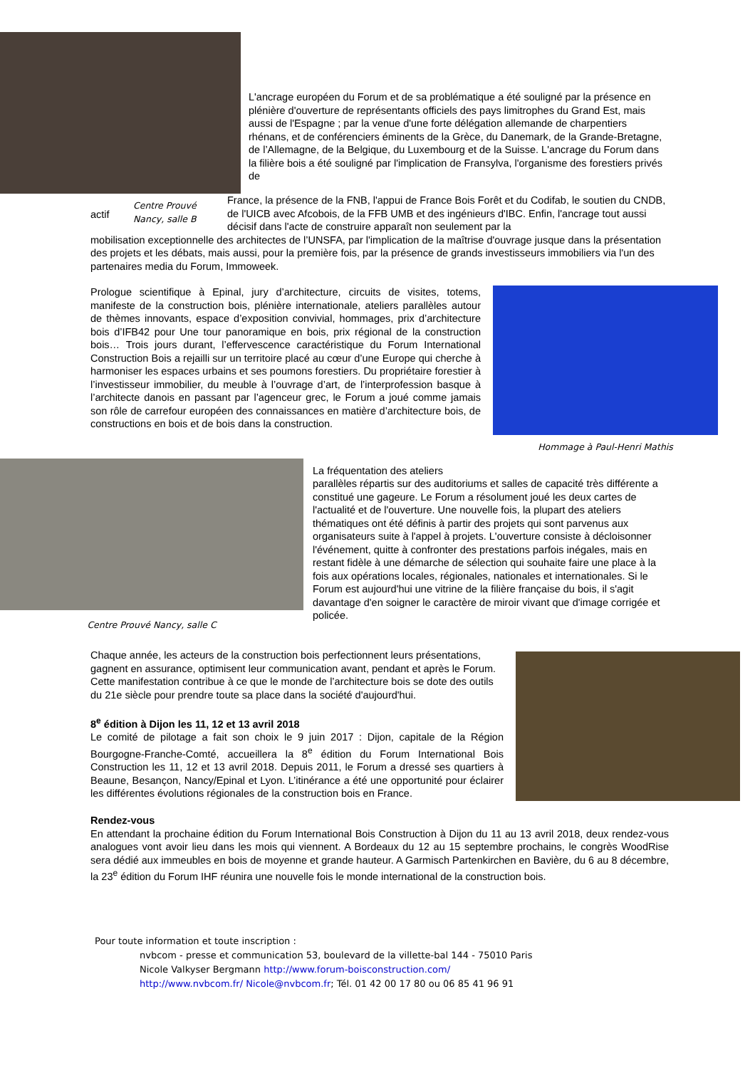L'ancrage européen du Forum et de sa problématique a été souligné par la présence en plénière d'ouverture de représentants officiels des pays limitrophes du Grand Est, mais aussi de l'Espagne ; par la venue d'une forte délégation allemande de charpentiers rhénans, et de conférenciers éminents de la Grèce, du Danemark, de la Grande-Bretagne, de l’Allemagne, de la Belgique, du Luxembourg et de la Suisse. L'ancrage du Forum dans la filière bois a été souligné par l'implication de Fransylva, l'organisme des forestiers privés de
actif Centre Prouvé Nancy, salle B
France, la présence de la FNB, l'appui de France Bois Forêt et du Codifab, le soutien du CNDB, de l'UICB avec Afcobois, de la FFB UMB et des ingénieurs d'IBC. Enfin, l'ancrage tout aussi décisif dans l'acte de construire apparaît non seulement par la
mobilisation exceptionnelle des architectes de l’UNSFA, par l'implication de la maîtrise d'ouvrage jusque dans la présentation des projets et les débats, mais aussi, pour la première fois, par la présence de grands investisseurs immobiliers via l'un des partenaires media du Forum, Immoweek.
Prologue scientifique à Epinal, jury d’architecture, circuits de visites, totems, manifeste de la construction bois, plénière internationale, ateliers parallèles autour de thèmes innovants, espace d’exposition convivial, hommages, prix d’architecture bois d’IFB42 pour Une tour panoramique en bois, prix régional de la construction bois… Trois jours durant, l’effervescence caractéristique du Forum International Construction Bois a rejailli sur un territoire placé au cœur d’une Europe qui cherche à harmoniser les espaces urbains et ses poumons forestiers. Du propriétaire forestier à l’investisseur immobilier, du meuble à l’ouvrage d’art, de l’interprofession basque à l’architecte danois en passant par l’agenceur grec, le Forum a joué comme jamais son rôle de carrefour européen des connaissances en matière d’architecture bois, de constructions en bois et de bois dans la construction.
Hommage à Paul-Henri Mathis
Centre Prouvé Nancy, salle C
La fréquentation des ateliers
parallèles répartis sur des auditoriums et salles de capacité très différente a constitué une gageure. Le Forum a résolument joué les deux cartes de l'actualité et de l'ouverture. Une nouvelle fois, la plupart des ateliers thématiques ont été définis à partir des projets qui sont parvenus aux organisateurs suite à l'appel à projets. L'ouverture consiste à décloisonner l'événement, quitte à confronter des prestations parfois inégales, mais en restant fidèle à une démarche de sélection qui souhaite faire une place à la fois aux opérations locales, régionales, nationales et internationales. Si le Forum est aujourd'hui une vitrine de la filière française du bois, il s'agit davantage d'en soigner le caractère de miroir vivant que d'image corrigée et policée.
Chaque année, les acteurs de la construction bois perfectionnent leurs présentations, gagnent en assurance, optimisent leur communication avant, pendant et après le Forum. Cette manifestation contribue à ce que le monde de l’architecture bois se dote des outils du 21e siècle pour prendre toute sa place dans la société d'aujourd'hui.
8<sup>e</sup> édition à Dijon les 11, 12 et 13 avril 2018
Le comité de pilotage a fait son choix le 9 juin 2017 : Dijon, capitale de la Région Bourgogne-Franche-Comté, accueillera la 8<sup>e</sup> édition du Forum International Bois Construction les 11, 12 et 13 avril 2018. Depuis 2011, le Forum a dressé ses quartiers à Beaune, Besançon, Nancy/Epinal et Lyon. L’itinérance a été une opportunité pour éclairer les différentes évolutions régionales de la construction bois en France.
Rendez-vous
En attendant la prochaine édition du Forum International Bois Construction à Dijon du 11 au 13 avril 2018, deux rendez-vous analogues vont avoir lieu dans les mois qui viennent. A Bordeaux du 12 au 15 septembre prochains, le congrès WoodRise sera dédié aux immeubles en bois de moyenne et grande hauteur. A Garmisch Partenkirchen en Bavière, du 6 au 8 décembre, la 23<sup>e</sup> édition du Forum IHF réunira une nouvelle fois le monde international de la construction bois.
Pour toute information et toute inscription :
nvbcom - presse et communication 53, boulevard de la villette-bal 144 - 75010 Paris
Nicole Valkyser Bergmann http://www.forum-boisconstruction.com/
http://www.nvbcom.fr/ Nicole@nvbcom.fr; Tél. 01 42 00 17 80 ou 06 85 41 96 91